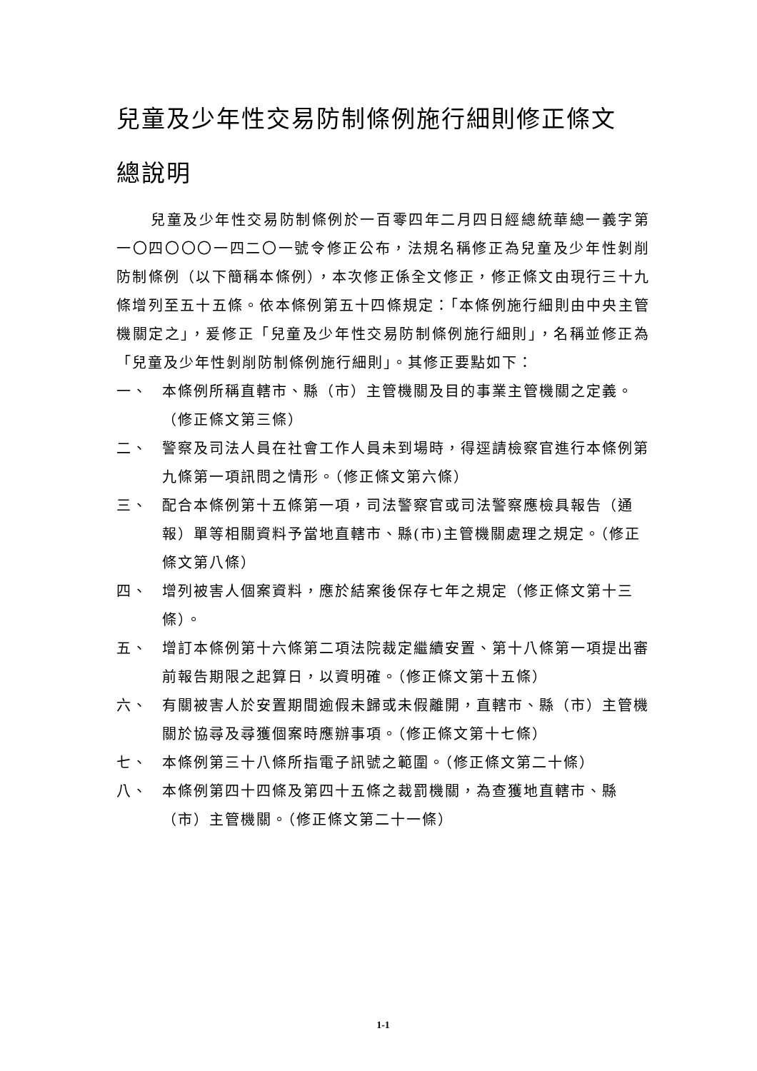兒童及少年性交易防制條例施行細則修正條文
總說明
兒童及少年性交易防制條例於一百零四年二月四日經總統華總一義字第一〇四〇〇〇一四二〇一號令修正公布，法規名稱修正為兒童及少年性剝削防制條例（以下簡稱本條例），本次修正係全文修正，修正條文由現行三十九條增列至五十五條。依本條例第五十四條規定：「本條例施行細則由中央主管機關定之」，爰修正「兒童及少年性交易防制條例施行細則」，名稱並修正為「兒童及少年性剝削防制條例施行細則」。其修正要點如下：
一、 本條例所稱直轄市、縣（市）主管機關及目的事業主管機關之定義。（修正條文第三條）
二、 警察及司法人員在社會工作人員未到場時，得逕請檢察官進行本條例第九條第一項訊問之情形。（修正條文第六條）
三、 配合本條例第十五條第一項，司法警察官或司法警察應檢具報告（通報）單等相關資料予當地直轄市、縣(市)主管機關處理之規定。（修正條文第八條）
四、 增列被害人個案資料，應於結案後保存七年之規定（修正條文第十三條）。
五、 增訂本條例第十六條第二項法院裁定繼續安置、第十八條第一項提出審前報告期限之起算日，以資明確。（修正條文第十五條）
六、 有關被害人於安置期間逾假未歸或未假離開，直轄市、縣（市）主管機關於協尋及尋獲個案時應辦事項。（修正條文第十七條）
七、 本條例第三十八條所指電子訊號之範圍。（修正條文第二十條）
八、 本條例第四十四條及第四十五條之裁罰機關，為查獲地直轄市、縣（市）主管機關。（修正條文第二十一條）
1-1